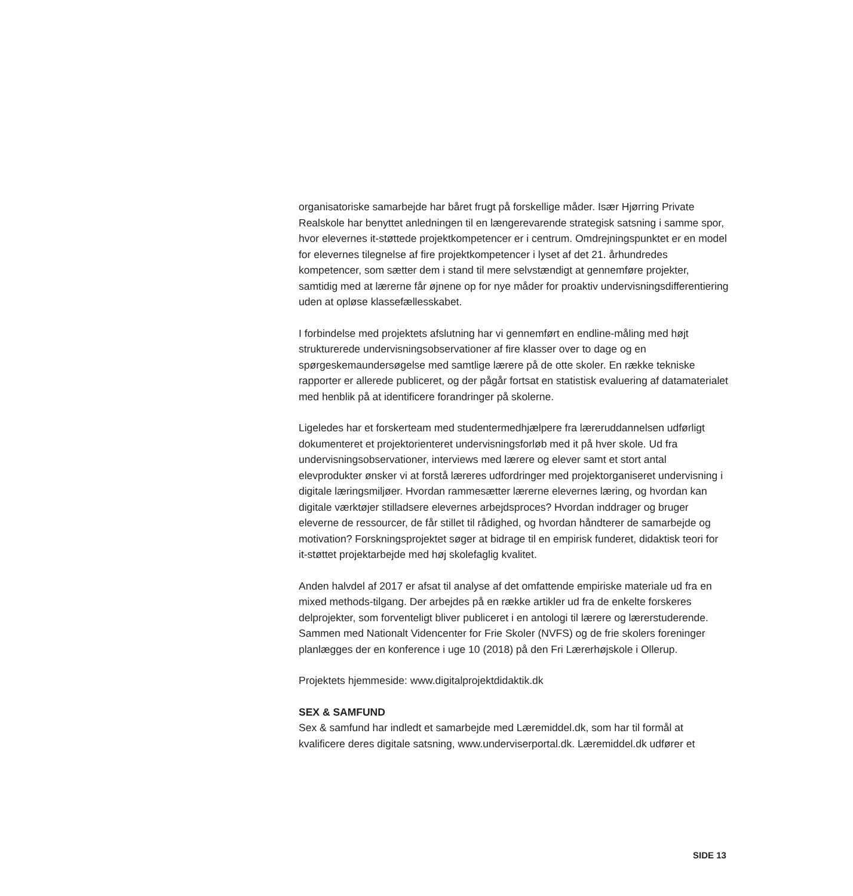organisatoriske samarbejde har båret frugt på forskellige måder. Især Hjørring Private Realskole har benyttet anledningen til en længerevarende strategisk satsning i samme spor, hvor elevernes it-støttede projektkompetencer er i centrum. Omdrejningspunktet er en model for elevernes tilegnelse af fire projektkompetencer i lyset af det 21. århundredes kompetencer, som sætter dem i stand til mere selvstændigt at gennemføre projekter, samtidig med at lærerne får øjnene op for nye måder for proaktiv undervisningsdifferentiering uden at opløse klassefællesskabet.
I forbindelse med projektets afslutning har vi gennemført en endline-måling med højt strukturerede undervisningsobservationer af fire klasser over to dage og en spørgeskemaundersøgelse med samtlige lærere på de otte skoler. En række tekniske rapporter er allerede publiceret, og der pågår fortsat en statistisk evaluering af datamaterialet med henblik på at identificere forandringer på skolerne.
Ligeledes har et forskerteam med studentermedhjælpere fra læreruddannelsen udførligt dokumenteret et projektorienteret undervisningsforløb med it på hver skole. Ud fra undervisningsobservationer, interviews med lærere og elever samt et stort antal elevprodukter ønsker vi at forstå læreres udfordringer med projektorganiseret undervisning i digitale læringsmiljøer. Hvordan rammesætter lærerne elevernes læring, og hvordan kan digitale værktøjer stilladsere elevernes arbejdsproces? Hvordan inddrager og bruger eleverne de ressourcer, de får stillet til rådighed, og hvordan håndterer de samarbejde og motivation? Forskningsprojektet søger at bidrage til en empirisk funderet, didaktisk teori for it-støttet projektarbejde med høj skolefaglig kvalitet.
Anden halvdel af 2017 er afsat til analyse af det omfattende empiriske materiale ud fra en mixed methods-tilgang. Der arbejdes på en række artikler ud fra de enkelte forskeres delprojekter, som forventeligt bliver publiceret i en antologi til lærere og lærerstuderende. Sammen med Nationalt Videncenter for Frie Skoler (NVFS) og de frie skolers foreninger planlægges der en konference i uge 10 (2018) på den Fri Lærerhøjskole i Ollerup.
Projektets hjemmeside: www.digitalprojektdidaktik.dk
SEX & SAMFUND
Sex & samfund har indledt et samarbejde med Læremiddel.dk, som har til formål at kvalificere deres digitale satsning, www.underviserportal.dk. Læremiddel.dk udfører et
SIDE 13